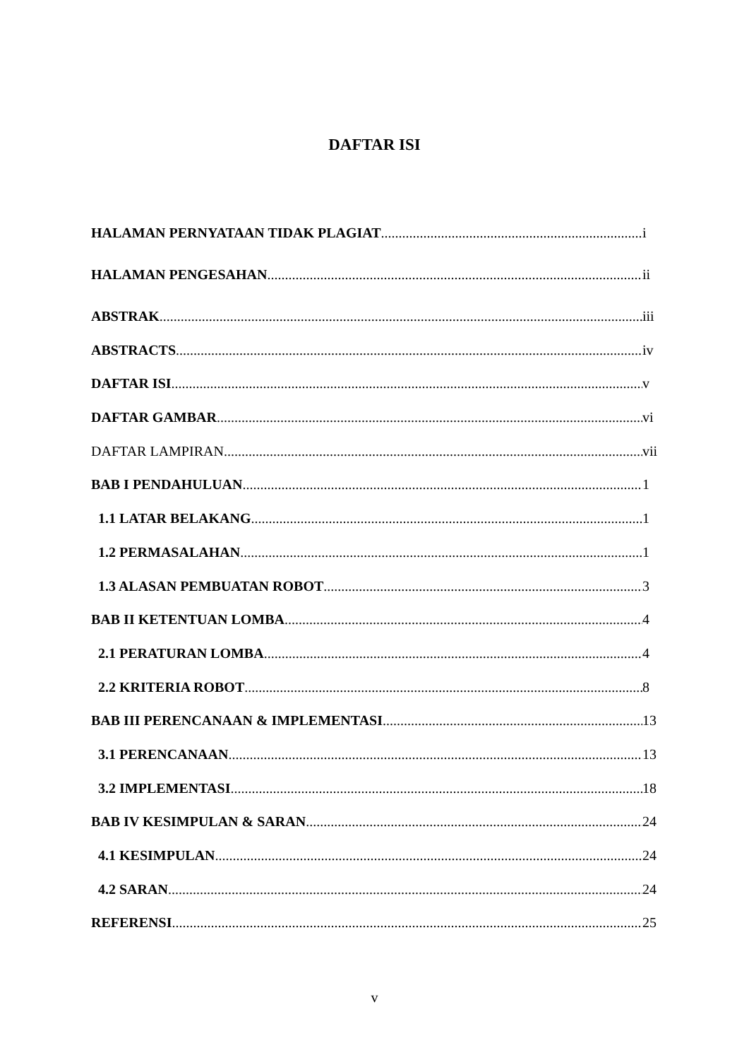DAFTAR ISI
HALAMAN PERNYATAAN TIDAK PLAGIAT i
HALAMAN PENGESAHAN ii
ABSTRAK iii
ABSTRACTS iv
DAFTAR ISI v
DAFTAR GAMBAR vi
DAFTAR LAMPIRAN vii
BAB I PENDAHULUAN 1
1.1 LATAR BELAKANG 1
1.2 PERMASALAHAN 1
1.3 ALASAN PEMBUATAN ROBOT 3
BAB II KETENTUAN LOMBA 4
2.1 PERATURAN LOMBA 4
2.2 KRITERIA ROBOT 8
BAB III PERENCANAAN & IMPLEMENTASI 13
3.1 PERENCANAAN 13
3.2 IMPLEMENTASI 18
BAB IV KESIMPULAN & SARAN 24
4.1 KESIMPULAN 24
4.2 SARAN 24
REFERENSI 25
v